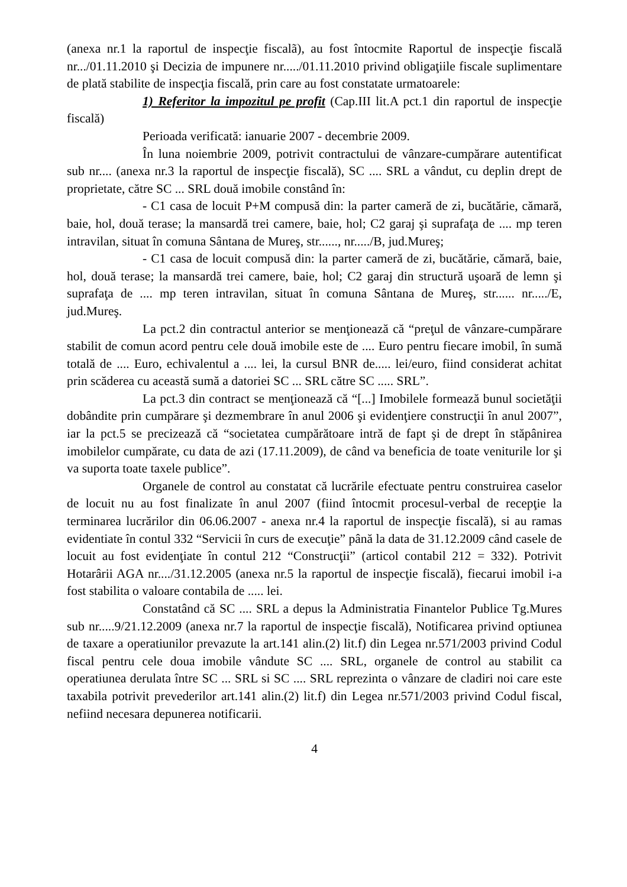(anexa nr.1 la raportul de inspecţie fiscalã), au fost întocmite Raportul de inspecţie fiscală nr.../01.11.2010 şi Decizia de impunere nr...../01.11.2010 privind obligaţiile fiscale suplimentare de plată stabilite de inspecţia fiscală, prin care au fost constatate urmatoarele:
1) Referitor la impozitul pe profit (Cap.III lit.A pct.1 din raportul de inspecţie fiscală)
Perioada verificată: ianuarie 2007 - decembrie 2009.
În luna noiembrie 2009, potrivit contractului de vânzare-cumpărare autentificat sub nr.... (anexa nr.3 la raportul de inspecţie fiscală), SC .... SRL a vândut, cu deplin drept de proprietate, către SC ... SRL două imobile constând în:
- C1 casa de locuit P+M compusă din: la parter cameră de zi, bucătărie, cămară, baie, hol, două terase; la mansardă trei camere, baie, hol; C2 garaj şi suprafaţa de .... mp teren intravilan, situat în comuna Sântana de Mureş, str......, nr...../B, jud.Mureş;
- C1 casa de locuit compusă din: la parter cameră de zi, bucătărie, cămară, baie, hol, două terase; la mansardă trei camere, baie, hol; C2 garaj din structură uşoară de lemn şi suprafaţa de .... mp teren intravilan, situat în comuna Sântana de Mureş, str...... nr...../E, jud.Mureş.
La pct.2 din contractul anterior se menţionează că “preţul de vânzare-cumpărare stabilit de comun acord pentru cele două imobile este de .... Euro pentru fiecare imobil, în sumă totală de .... Euro, echivalentul a .... lei, la cursul BNR de..... lei/euro, fiind considerat achitat prin scăderea cu această sumă a datoriei SC ... SRL către SC ..... SRL”.
La pct.3 din contract se menţionează că “[...] Imobilele formează bunul societăţii dobândite prin cumpărare şi dezmembrare în anul 2006 şi evidenţiere construcţii în anul 2007”, iar la pct.5 se precizează că “societatea cumpărătoare intră de fapt şi de drept în stăpânirea imobilelor cumpărate, cu data de azi (17.11.2009), de când va beneficia de toate veniturile lor şi va suporta toate taxele publice”.
Organele de control au constatat că lucrările efectuate pentru construirea caselor de locuit nu au fost finalizate în anul 2007 (fiind întocmit procesul-verbal de recepţie la terminarea lucrărilor din 06.06.2007 - anexa nr.4 la raportul de inspecţie fiscală), si au ramas evidentiate în contul 332 “Servicii în curs de execuţie” până la data de 31.12.2009 când casele de locuit au fost evidenţiate în contul 212 “Construcţii” (articol contabil 212 = 332). Potrivit Hotarârii AGA nr..../31.12.2005 (anexa nr.5 la raportul de inspecţie fiscală), fiecarui imobil i-a fost stabilita o valoare contabila de ..... lei.
Constatând că SC .... SRL a depus la Administratia Finantelor Publice Tg.Mures sub nr.....9/21.12.2009 (anexa nr.7 la raportul de inspecţie fiscală), Notificarea privind optiunea de taxare a operatiunilor prevazute la art.141 alin.(2) lit.f) din Legea nr.571/2003 privind Codul fiscal pentru cele doua imobile vândute SC .... SRL, organele de control au stabilit ca operatiunea derulata între SC ... SRL si SC .... SRL reprezinta o vânzare de cladiri noi care este taxabila potrivit prevederilor art.141 alin.(2) lit.f) din Legea nr.571/2003 privind Codul fiscal, nefiind necesara depunerea notificarii.
4